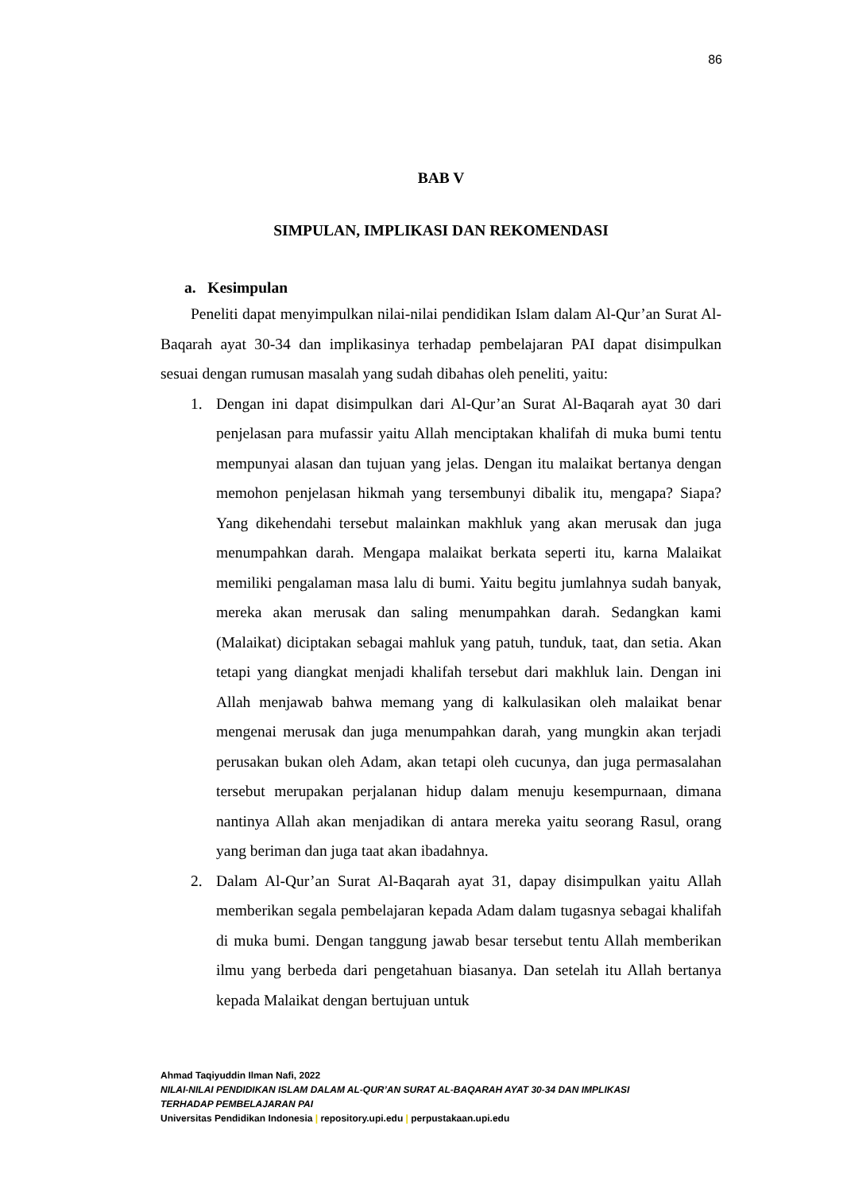86
BAB V
SIMPULAN, IMPLIKASI DAN REKOMENDASI
a. Kesimpulan
Peneliti dapat menyimpulkan nilai-nilai pendidikan Islam dalam Al-Qur’an Surat Al-Baqarah ayat 30-34 dan implikasinya terhadap pembelajaran PAI dapat disimpulkan sesuai dengan rumusan masalah yang sudah dibahas oleh peneliti, yaitu:
1. Dengan ini dapat disimpulkan dari Al-Qur’an Surat Al-Baqarah ayat 30 dari penjelasan para mufassir yaitu Allah menciptakan khalifah di muka bumi tentu mempunyai alasan dan tujuan yang jelas. Dengan itu malaikat bertanya dengan memohon penjelasan hikmah yang tersembunyi dibalik itu, mengapa? Siapa? Yang dikehendahi tersebut malainkan makhluk yang akan merusak dan juga menumpahkan darah. Mengapa malaikat berkata seperti itu, karna Malaikat memiliki pengalaman masa lalu di bumi. Yaitu begitu jumlahnya sudah banyak, mereka akan merusak dan saling menumpahkan darah. Sedangkan kami (Malaikat) diciptakan sebagai mahluk yang patuh, tunduk, taat, dan setia. Akan tetapi yang diangkat menjadi khalifah tersebut dari makhluk lain. Dengan ini Allah menjawab bahwa memang yang di kalkulasikan oleh malaikat benar mengenai merusak dan juga menumpahkan darah, yang mungkin akan terjadi perusakan bukan oleh Adam, akan tetapi oleh cucunya, dan juga permasalahan tersebut merupakan perjalanan hidup dalam menuju kesempurnaan, dimana nantinya Allah akan menjadikan di antara mereka yaitu seorang Rasul, orang yang beriman dan juga taat akan ibadahnya.
2. Dalam Al-Qur’an Surat Al-Baqarah ayat 31, dapay disimpulkan yaitu Allah memberikan segala pembelajaran kepada Adam dalam tugasnya sebagai khalifah di muka bumi. Dengan tanggung jawab besar tersebut tentu Allah memberikan ilmu yang berbeda dari pengetahuan biasanya. Dan setelah itu Allah bertanya kepada Malaikat dengan bertujuan untuk
Ahmad Taqiyuddin Ilman Nafi, 2022
NILAI-NILAI PENDIDIKAN ISLAM DALAM AL-QUR’AN SURAT AL-BAQARAH AYAT 30-34 DAN IMPLIKASI
TERHADAP PEMBELAJARAN PAI
Universitas Pendidikan Indonesia | repository.upi.edu | perpustakaan.upi.edu